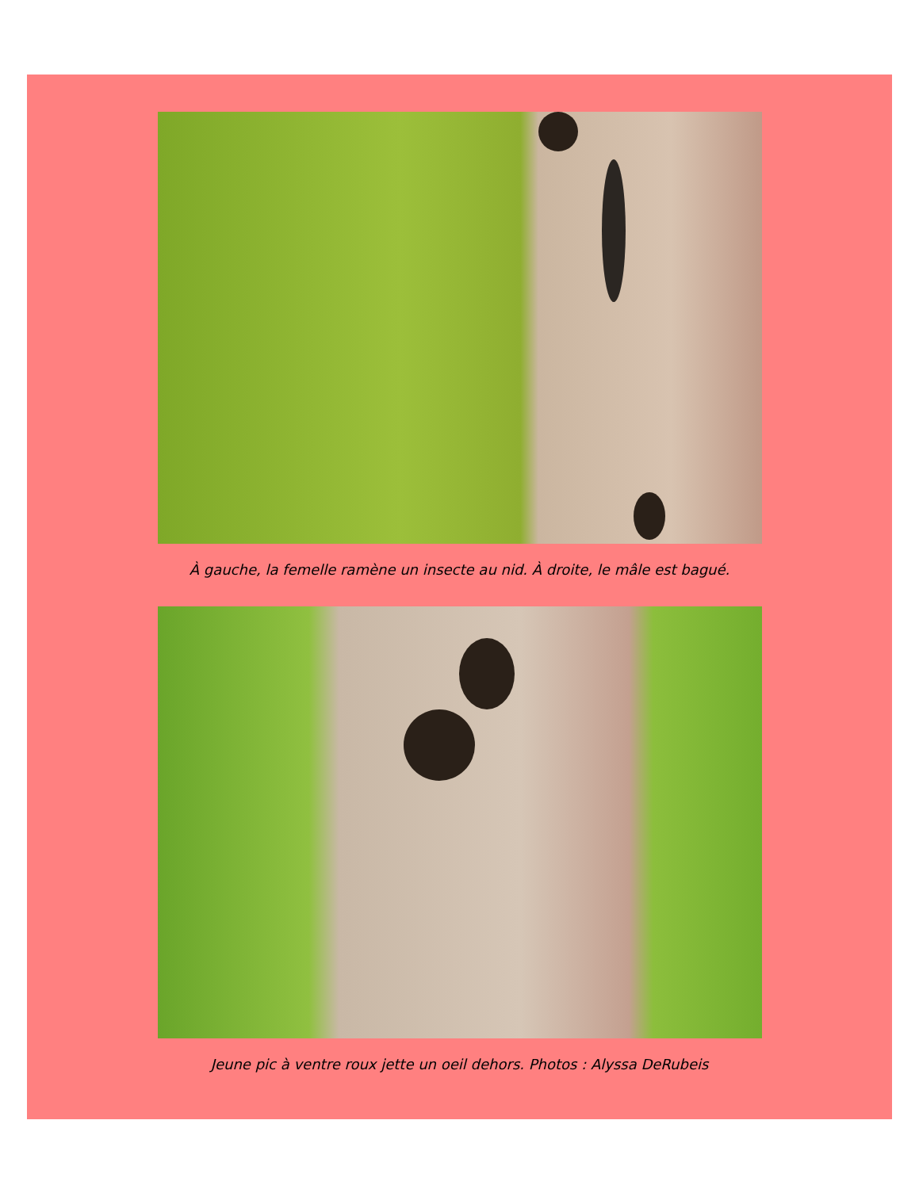À gauche, la femelle ramène un insecte au nid. À droite, le mâle est bagué.
Jeune pic à ventre roux jette un oeil dehors. Photos : Alyssa DeRubeis